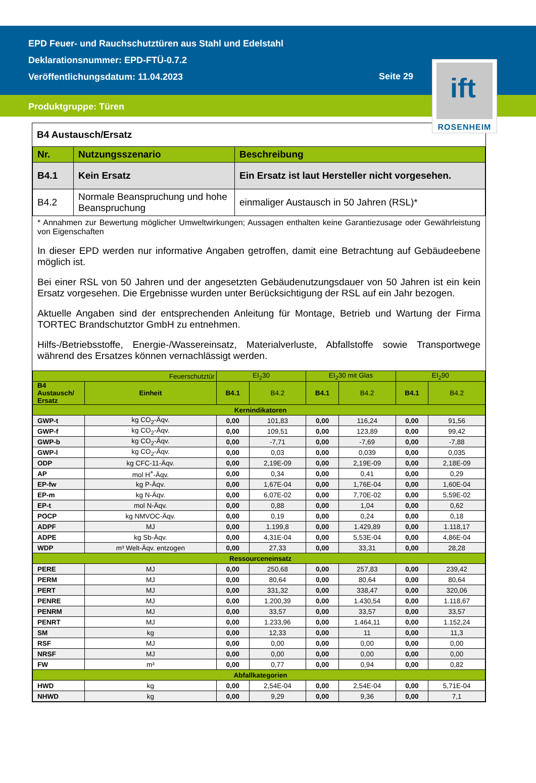EPD Feuer- und Rauchschutztüren aus Stahl und Edelstahl
Deklarationsnummer: EPD-FTÜ-0.7.2
Veröffentlichungsdatum: 11.04.2023
Seite 29
Produktgruppe: Türen
ift
ROSENHEIM
B4 Austausch/Ersatz
| Nr. | Nutzungsszenario | Beschreibung |
| --- | --- | --- |
| B4.1 | Kein Ersatz | Ein Ersatz ist laut Hersteller nicht vorgesehen. |
| B4.2 | Normale Beanspruchung und hohe Beanspruchung | einmaliger Austausch in 50 Jahren (RSL)* |
* Annahmen zur Bewertung möglicher Umweltwirkungen; Aussagen enthalten keine Garantiezusage oder Gewährleistung von Eigenschaften
In dieser EPD werden nur informative Angaben getroffen, damit eine Betrachtung auf Gebäudeebene möglich ist.
Bei einer RSL von 50 Jahren und der angesetzten Gebäudenutzungsdauer von 50 Jahren ist ein kein Ersatz vorgesehen. Die Ergebnisse wurden unter Berücksichtigung der RSL auf ein Jahr bezogen.
Aktuelle Angaben sind der entsprechenden Anleitung für Montage, Betrieb und Wartung der Firma TORTEC Brandschutztor GmbH zu entnehmen.
Hilfs-/Betriebsstoffe, Energie-/Wassereinsatz, Materialverluste, Abfallstoffe sowie Transportwege während des Ersatzes können vernachlässigt werden.
| Feuerschutztür | | EI<sub>2</sub>30 | | EI<sub>2</sub>30 mit Glas | | EI<sub>2</sub>90 | |
| --- | --- | --- | --- | --- | --- | --- | --- |
| B4 Austausch/ Ersatz | Einheit | B4.1 | B4.2 | B4.1 | B4.2 | B4.1 | B4.2 |
| Kernindikatoren | | | | | | | |
| GWP-t | kg CO<sub>2</sub>-Äqv. | 0,00 | 101,83 | 0,00 | 116,24 | 0,00 | 91,56 |
| GWP-f | kg CO<sub>2</sub>-Äqv. | 0,00 | 109,51 | 0,00 | 123,89 | 0,00 | 99,42 |
| GWP-b | kg CO<sub>2</sub>-Äqv. | 0,00 | -7,71 | 0,00 | -7,69 | 0,00 | -7,88 |
| GWP-l | kg CO<sub>2</sub>-Äqv. | 0,00 | 0,03 | 0,00 | 0,039 | 0,00 | 0,035 |
| ODP | kg CFC-11-Äqv. | 0,00 | 2,19E-09 | 0,00 | 2,19E-09 | 0,00 | 2,18E-09 |
| AP | mol H<sup>+</sup>-Äqv. | 0,00 | 0,34 | 0,00 | 0,41 | 0,00 | 0,29 |
| EP-fw | kg P-Äqv. | 0,00 | 1,67E-04 | 0,00 | 1,76E-04 | 0,00 | 1,60E-04 |
| EP-m | kg N-Äqv. | 0,00 | 6,07E-02 | 0,00 | 7,70E-02 | 0,00 | 5,59E-02 |
| EP-t | mol N-Äqv. | 0,00 | 0,88 | 0,00 | 1,04 | 0,00 | 0,62 |
| POCP | kg NMVOC-Äqv. | 0,00 | 0,19 | 0,00 | 0,24 | 0,00 | 0,18 |
| ADPF | MJ | 0,00 | 1.199,8 | 0,00 | 1.429,89 | 0,00 | 1.118,17 |
| ADPE | kg Sb-Äqv. | 0,00 | 4,31E-04 | 0,00 | 5,53E-04 | 0,00 | 4,86E-04 |
| WDP | m³ Welt-Äqv. entzogen | 0,00 | 27,33 | 0,00 | 33,31 | 0,00 | 28,28 |
| Ressourceneinsatz | | | | | | | |
| PERE | MJ | 0,00 | 250,68 | 0,00 | 257,83 | 0,00 | 239,42 |
| PERM | MJ | 0,00 | 80,64 | 0,00 | 80,64 | 0,00 | 80,64 |
| PERT | MJ | 0,00 | 331,32 | 0,00 | 338,47 | 0,00 | 320,06 |
| PENRE | MJ | 0,00 | 1.200,39 | 0,00 | 1.430,54 | 0,00 | 1.118,67 |
| PENRM | MJ | 0,00 | 33,57 | 0,00 | 33,57 | 0,00 | 33,57 |
| PENRT | MJ | 0,00 | 1.233,96 | 0,00 | 1.464,11 | 0,00 | 1.152,24 |
| SM | kg | 0,00 | 12,33 | 0,00 | 11 | 0,00 | 11,3 |
| RSF | MJ | 0,00 | 0,00 | 0,00 | 0,00 | 0,00 | 0,00 |
| NRSF | MJ | 0,00 | 0,00 | 0,00 | 0,00 | 0,00 | 0,00 |
| FW | m³ | 0,00 | 0,77 | 0,00 | 0,94 | 0,00 | 0,82 |
| Abfallkategorien | | | | | | | |
| HWD | kg | 0,00 | 2,54E-04 | 0,00 | 2,54E-04 | 0,00 | 5,71E-04 |
| NHWD | kg | 0,00 | 9,29 | 0,00 | 9,36 | 0,00 | 7,1 |